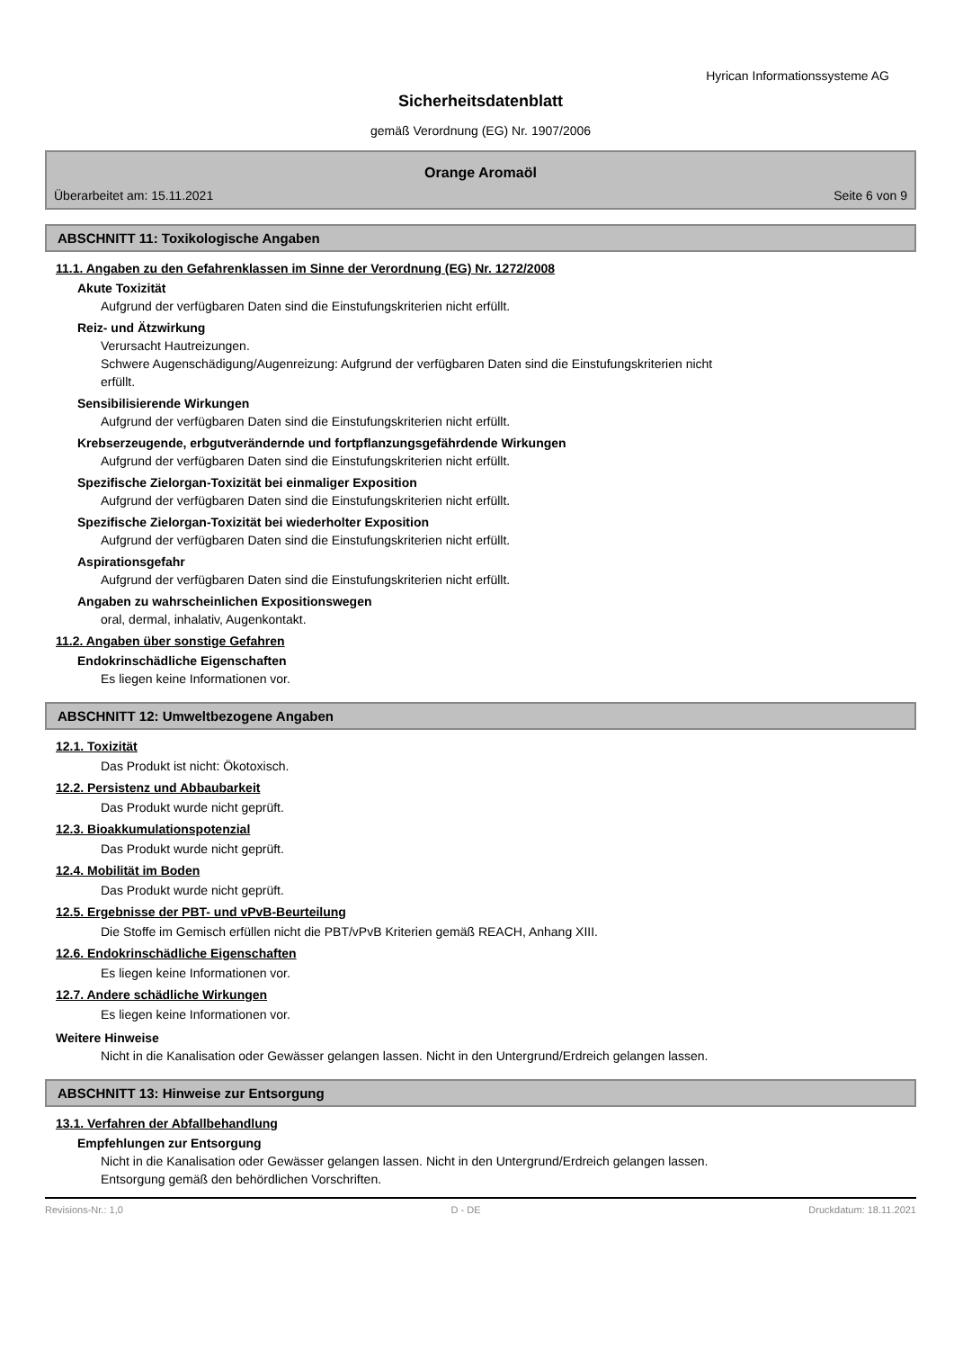Hyrican Informationssysteme AG
Sicherheitsdatenblatt
gemäß Verordnung (EG) Nr. 1907/2006
Orange Aromaöl
Überarbeitet am: 15.11.2021 Seite 6 von 9
ABSCHNITT 11: Toxikologische Angaben
11.1. Angaben zu den Gefahrenklassen im Sinne der Verordnung (EG) Nr. 1272/2008
Akute Toxizität
Aufgrund der verfügbaren Daten sind die Einstufungskriterien nicht erfüllt.
Reiz- und Ätzwirkung
Verursacht Hautreizungen.
Schwere Augenschädigung/Augenreizung: Aufgrund der verfügbaren Daten sind die Einstufungskriterien nicht
erfüllt.
Sensibilisierende Wirkungen
Aufgrund der verfügbaren Daten sind die Einstufungskriterien nicht erfüllt.
Krebserzeugende, erbgutverändernde und fortpflanzungsgefährdende Wirkungen
Aufgrund der verfügbaren Daten sind die Einstufungskriterien nicht erfüllt.
Spezifische Zielorgan-Toxizität bei einmaliger Exposition
Aufgrund der verfügbaren Daten sind die Einstufungskriterien nicht erfüllt.
Spezifische Zielorgan-Toxizität bei wiederholter Exposition
Aufgrund der verfügbaren Daten sind die Einstufungskriterien nicht erfüllt.
Aspirationsgefahr
Aufgrund der verfügbaren Daten sind die Einstufungskriterien nicht erfüllt.
Angaben zu wahrscheinlichen Expositionswegen
oral, dermal, inhalativ, Augenkontakt.
11.2. Angaben über sonstige Gefahren
Endokrinschädliche Eigenschaften
Es liegen keine Informationen vor.
ABSCHNITT 12: Umweltbezogene Angaben
12.1. Toxizität
Das Produkt ist nicht: Ökotoxisch.
12.2. Persistenz und Abbaubarkeit
Das Produkt wurde nicht geprüft.
12.3. Bioakkumulationspotenzial
Das Produkt wurde nicht geprüft.
12.4. Mobilität im Boden
Das Produkt wurde nicht geprüft.
12.5. Ergebnisse der PBT- und vPvB-Beurteilung
Die Stoffe im Gemisch erfüllen nicht die PBT/vPvB Kriterien gemäß REACH, Anhang XIII.
12.6. Endokrinschädliche Eigenschaften
Es liegen keine Informationen vor.
12.7. Andere schädliche Wirkungen
Es liegen keine Informationen vor.
Weitere Hinweise
Nicht in die Kanalisation oder Gewässer gelangen lassen. Nicht in den Untergrund/Erdreich gelangen lassen.
ABSCHNITT 13: Hinweise zur Entsorgung
13.1. Verfahren der Abfallbehandlung
Empfehlungen zur Entsorgung
Nicht in die Kanalisation oder Gewässer gelangen lassen. Nicht in den Untergrund/Erdreich gelangen lassen.
Entsorgung gemäß den behördlichen Vorschriften.
Revisions-Nr.: 1,0 D - DE Druckdatum: 18.11.2021